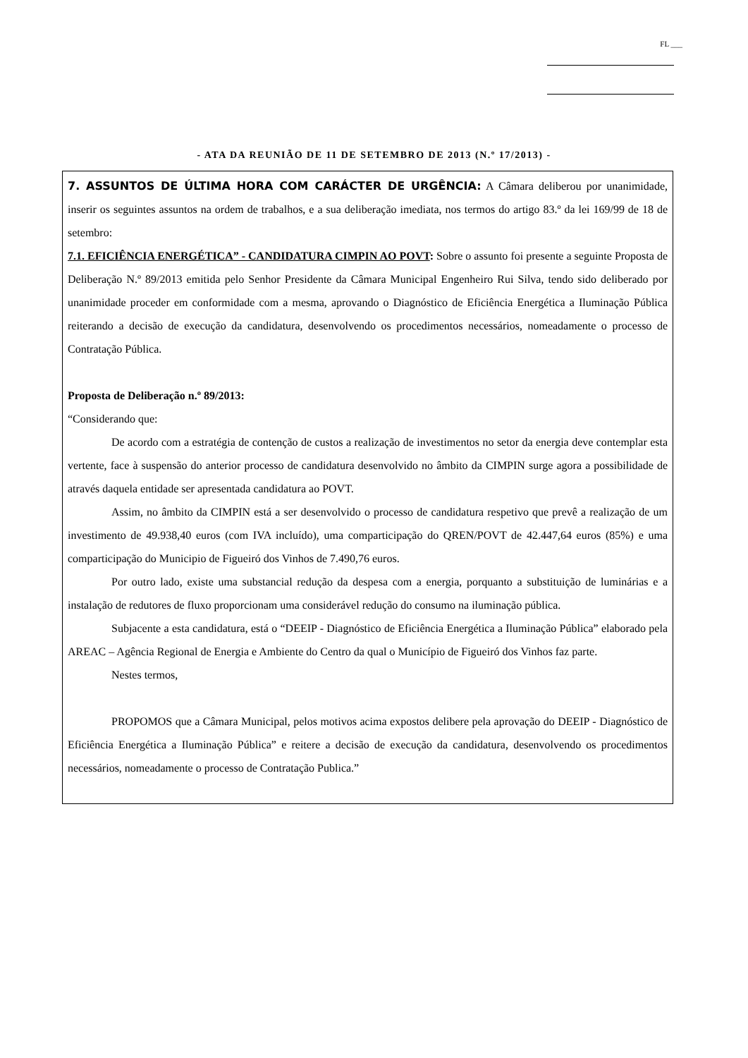FL ___
- ATA DA REUNIÃO DE 11 DE SETEMBRO DE 2013 (N.º 17/2013) -
7. ASSUNTOS DE ÚLTIMA HORA COM CARÁCTER DE URGÊNCIA: A Câmara deliberou por unanimidade, inserir os seguintes assuntos na ordem de trabalhos, e a sua deliberação imediata, nos termos do artigo 83.º da lei 169/99 de 18 de setembro:
7.1. EFICIÊNCIA ENERGÉTICA” - CANDIDATURA CIMPIN AO POVT: Sobre o assunto foi presente a seguinte Proposta de Deliberação N.º 89/2013 emitida pelo Senhor Presidente da Câmara Municipal Engenheiro Rui Silva, tendo sido deliberado por unanimidade proceder em conformidade com a mesma, aprovando o Diagnóstico de Eficiência Energética a Iluminação Pública reiterando a decisão de execução da candidatura, desenvolvendo os procedimentos necessários, nomeadamente o processo de Contratação Pública.
Proposta de Deliberação n.º 89/2013:
“Considerando que:
De acordo com a estratégia de contenção de custos a realização de investimentos no setor da energia deve contemplar esta vertente, face à suspensão do anterior processo de candidatura desenvolvido no âmbito da CIMPIN surge agora a possibilidade de através daquela entidade ser apresentada candidatura ao POVT.
Assim, no âmbito da CIMPIN está a ser desenvolvido o processo de candidatura respetivo que prevê a realização de um investimento de 49.938,40 euros (com IVA incluído), uma comparticipação do QREN/POVT de 42.447,64 euros (85%) e uma comparticipação do Municipio de Figueiró dos Vinhos de 7.490,76 euros.
Por outro lado, existe uma substancial redução da despesa com a energia, porquanto a substituição de luminárias e a instalação de redutores de fluxo proporcionam uma considerável redução do consumo na iluminação pública.
Subjacente a esta candidatura, está o “DEEIP - Diagnóstico de Eficiência Energética a Iluminação Pública” elaborado pela AREAC – Agência Regional de Energia e Ambiente do Centro da qual o Município de Figueiró dos Vinhos faz parte.
Nestes termos,
PROPOMOS que a Câmara Municipal, pelos motivos acima expostos delibere pela aprovação do DEEIP - Diagnóstico de Eficiência Energética a Iluminação Pública” e reitere a decisão de execução da candidatura, desenvolvendo os procedimentos necessários, nomeadamente o processo de Contratação Publica.”